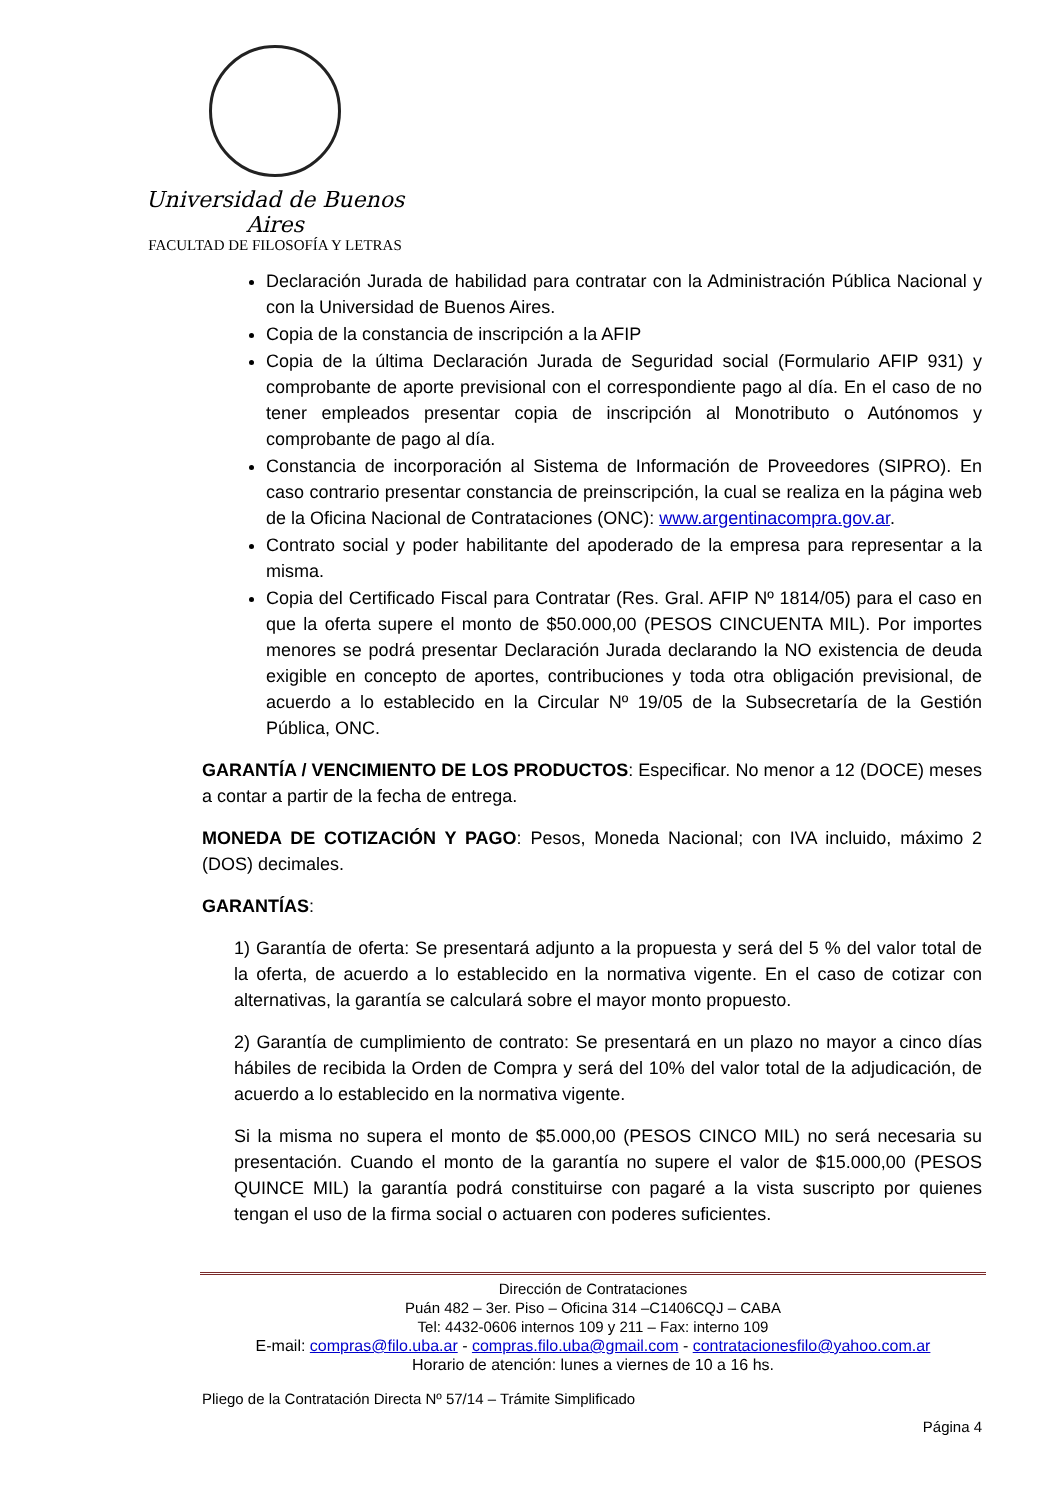Universidad de Buenos Aires
FACULTAD DE FILOSOFÍA Y LETRAS
Declaración Jurada de habilidad para contratar con la Administración Pública Nacional y con la Universidad de Buenos Aires.
Copia de la constancia de inscripción a la AFIP
Copia de la última Declaración Jurada de Seguridad social (Formulario AFIP 931) y comprobante de aporte previsional con el correspondiente pago al día. En el caso de no tener empleados presentar copia de inscripción al Monotributo o Autónomos y comprobante de pago al día.
Constancia de incorporación al Sistema de Información de Proveedores (SIPRO). En caso contrario presentar constancia de preinscripción, la cual se realiza en la página web de la Oficina Nacional de Contrataciones (ONC): www.argentinacompra.gov.ar.
Contrato social y poder habilitante del apoderado de la empresa para representar a la misma.
Copia del Certificado Fiscal para Contratar (Res. Gral. AFIP Nº 1814/05) para el caso en que la oferta supere el monto de $50.000,00 (PESOS CINCUENTA MIL). Por importes menores se podrá presentar Declaración Jurada declarando la NO existencia de deuda exigible en concepto de aportes, contribuciones y toda otra obligación previsional, de acuerdo a lo establecido en la Circular Nº 19/05 de la Subsecretaría de la Gestión Pública, ONC.
GARANTÍA / VENCIMIENTO DE LOS PRODUCTOS: Especificar. No menor a 12 (DOCE) meses a contar a partir de la fecha de entrega.
MONEDA DE COTIZACIÓN Y PAGO: Pesos, Moneda Nacional; con IVA incluido, máximo 2 (DOS) decimales.
GARANTÍAS:
1) Garantía de oferta: Se presentará adjunto a la propuesta y será del 5 % del valor total de la oferta, de acuerdo a lo establecido en la normativa vigente. En el caso de cotizar con alternativas, la garantía se calculará sobre el mayor monto propuesto.
2) Garantía de cumplimiento de contrato: Se presentará en un plazo no mayor a cinco días hábiles de recibida la Orden de Compra y será del 10% del valor total de la adjudicación, de acuerdo a lo establecido en la normativa vigente.
Si la misma no supera el monto de $5.000,00 (PESOS CINCO MIL) no será necesaria su presentación. Cuando el monto de la garantía no supere el valor de $15.000,00 (PESOS QUINCE MIL) la garantía podrá constituirse con pagaré a la vista suscripto por quienes tengan el uso de la firma social o actuaren con poderes suficientes.
Dirección de Contrataciones
Puán 482 – 3er. Piso – Oficina 314 –C1406CQJ – CABA
Tel: 4432-0606 internos 109 y 211 – Fax: interno 109
E-mail: compras@filo.uba.ar - compras.filo.uba@gmail.com - contratacionesfilo@yahoo.com.ar
Horario de atención: lunes a viernes de 10 a 16 hs.
Pliego de la Contratación Directa Nº 57/14 – Trámite Simplificado
Página 4